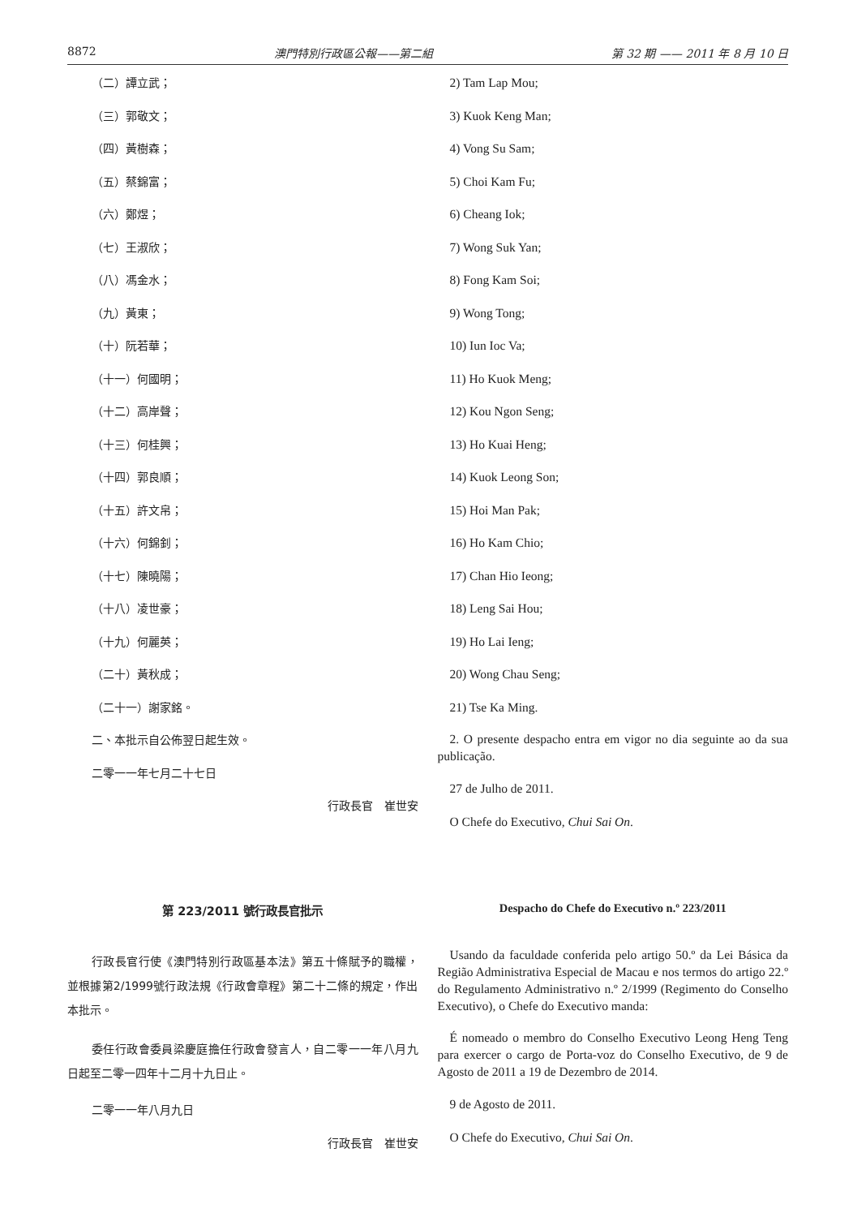8872 澳門特別行政區公報——第二組 第 32 期 —— 2011 年 8 月 10 日
（二）譚立武；
（三）郭敬文；
（四）黃樹森；
（五）蔡錦富；
（六）鄭煜；
（七）王淑欣；
（八）馮金水；
（九）黃東；
（十）阮若華；
（十一）何國明；
（十二）高岸聲；
（十三）何桂興；
（十四）郭良順；
（十五）許文帛；
（十六）何錦釗；
（十七）陳曉陽；
（十八）凌世豪；
（十九）何麗英；
（二十）黃秋成；
（二十一）謝家銘。
二、本批示自公佈翌日起生效。
二零一一年七月二十七日
行政長官　崔世安
2) Tam Lap Mou;
3) Kuok Keng Man;
4) Vong Su Sam;
5) Choi Kam Fu;
6) Cheang Iok;
7) Wong Suk Yan;
8) Fong Kam Soi;
9) Wong Tong;
10) Iun Ioc Va;
11) Ho Kuok Meng;
12) Kou Ngon Seng;
13) Ho Kuai Heng;
14) Kuok Leong Son;
15) Hoi Man Pak;
16) Ho Kam Chio;
17) Chan Hio Ieong;
18) Leng Sai Hou;
19) Ho Lai Ieng;
20) Wong Chau Seng;
21) Tse Ka Ming.
2. O presente despacho entra em vigor no dia seguinte ao da sua publicação.
27 de Julho de 2011.
O Chefe do Executivo, Chui Sai On.
第 223/2011 號行政長官批示
行政長官行使《澳門特別行政區基本法》第五十條賦予的職權，並根據第2/1999號行政法規《行政會章程》第二十二條的規定，作出本批示。
委任行政會委員梁慶庭擔任行政會發言人，自二零一一年八月九日起至二零一四年十二月十九日止。
二零一一年八月九日
行政長官　崔世安
Despacho do Chefe do Executivo n.º 223/2011
Usando da faculdade conferida pelo artigo 50.º da Lei Básica da Região Administrativa Especial de Macau e nos termos do artigo 22.º do Regulamento Administrativo n.º 2/1999 (Regimento do Conselho Executivo), o Chefe do Executivo manda:
É nomeado o membro do Conselho Executivo Leong Heng Teng para exercer o cargo de Porta-voz do Conselho Executivo, de 9 de Agosto de 2011 a 19 de Dezembro de 2014.
9 de Agosto de 2011.
O Chefe do Executivo, Chui Sai On.